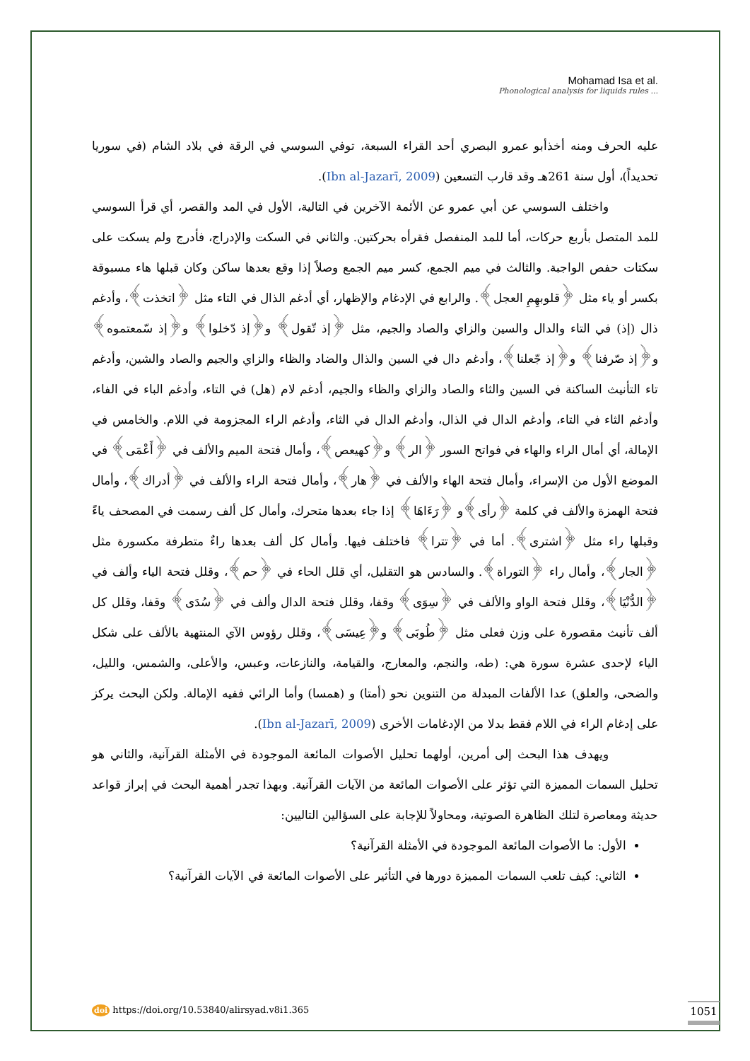Mohamad Isa et al.
Phonological analysis for liquids rules ...
عليه الحرف ومنه أخذأبو عمرو البصري أحد القراء السبعة، توفي السوسي في الرقة في بلاد الشام (في سوريا تحديداً)، أول سنة 261هـ وقد قارب التسعين (Ibn al-Jazarī, 2009).
واختلف السوسي عن أبي عمرو عن الأئمة الآخرين في التالية، الأول في المد والقصر، أي قرأ السوسي للمد المتصل بأربع حركات، أما للمد المنفصل فقرأه بحركتين. والثاني في السكت والإدراج، فأدرج ولم يسكت على سكتات حفص الواجبة. والثالث في ميم الجمع، كسر ميم الجمع وصلاً إذا وقع بعدها ساكن وكان قبلها هاء مسبوقة بكسر أو ياء مثل ﴿قلوبهِمِ العجل﴾. والرابع في الإدغام والإظهار، أي أدغم الذال في التاء مثل ﴿اتخذت﴾، وأدغم ذال (إذ) في التاء والدال والسين والزاي والصاد والجيم، مثل ﴿إذ تّقول﴾ و﴿إذ دّخلوا﴾ و﴿إذ سّمعتموه﴾ و﴿إذ صّرفنا﴾ و﴿إذ جّعلنا﴾، وأدغم دال في السين والذال والضاد والظاء والزاي والجيم والصاد والشين، وأدغم تاء التأنيث الساكنة في السين والثاء والصاد والزاي والظاء والجيم، أدغم لام (هل) في التاء، وأدغم الباء في الفاء، وأدغم الثاء في التاء، وأدغم الدال في الذال، وأدغم الدال في الثاء، وأدغم الراء المجزومة في اللام. والخامس في الإمالة، أي أمال الراء والهاء في فواتح السور ﴿الر﴾ و﴿كهيعص﴾، وأمال فتحة الميم والألف في ﴿أَعْمَى﴾ في الموضع الأول من الإسراء، وأمال فتحة الهاء والألف في ﴿هار﴾، وأمال فتحة الراء والألف في ﴿أدراك﴾، وأمال فتحة الهمزة والألف في كلمة ﴿رأى﴾و ﴿رَءَاهَا﴾ إذا جاء بعدها متحرك، وأمال كل ألف رسمت في المصحف ياءً وقبلها راء مثل ﴿اشترى﴾. أما في ﴿تترا﴾ فاختلف فيها. وأمال كل ألف بعدها راءٌ متطرفة مكسورة مثل ﴿الجار﴾، وأمال راء ﴿التوراة﴾. والسادس هو التقليل، أي قلل الحاء في ﴿حم﴾، وقلل فتحة الياء وألف في ﴿الدُّنْيَا﴾، وقلل فتحة الواو والألف في ﴿سِوَى﴾ وقفا، وقلل فتحة الدال وألف في ﴿سُدَى﴾ وقفا، وقلل كل ألف تأنيث مقصورة على وزن فعلى مثل ﴿طُوبَى﴾ و﴿عِيسَى﴾، وقلل رؤوس الآي المنتهية بالألف على شكل الياء لإحدى عشرة سورة هي: (طه، والنجم، والمعارج، والقيامة، والنازعات، وعبس، والأعلى، والشمس، والليل، والضحى، والعلق) عدا الألفات المبدلة من التنوين نحو (أمتا) و (همسا) وأما الرائي ففيه الإمالة. ولكن البحث يركز على إدغام الراء في اللام فقط بدلا من الإدغامات الأخرى (Ibn al-Jazarī, 2009).
ويهدف هذا البحث إلى أمرين، أولهما تحليل الأصوات المائعة الموجودة في الأمثلة القرآنية، والثاني هو تحليل السمات المميزة التي تؤثر على الأصوات المائعة من الآيات القرآنية. وبهذا تجدر أهمية البحث في إبراز قواعد حديثة ومعاصرة لتلك الظاهرة الصوتية، ومحاولاً للإجابة على السؤالين التاليين:
الأول: ما الأصوات المائعة الموجودة في الأمثلة القرآنية؟
الثاني: كيف تلعب السمات المميزة دورها في التأثير على الأصوات المائعة في الآيات القرآنية؟
doi https://doi.org/10.53840/alirsyad.v8i1.365
1051